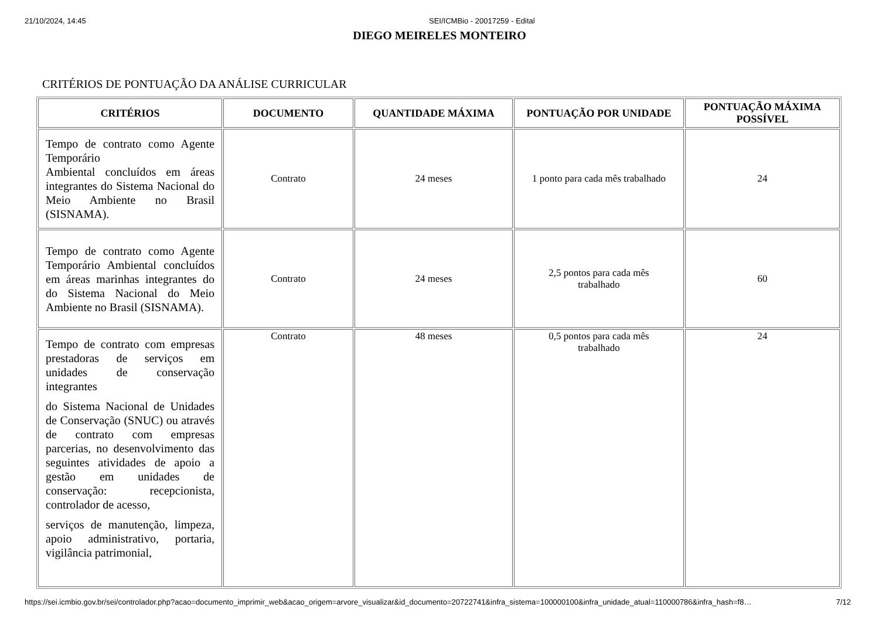21/10/2024, 14:45 SEI/ICMBio - 20017259 - Edital
DIEGO MEIRELES MONTEIRO
CRITÉRIOS DE PONTUAÇÃO DA ANÁLISE CURRICULAR
| CRITÉRIOS | DOCUMENTO | QUANTIDADE MÁXIMA | PONTUAÇÃO POR UNIDADE | PONTUAÇÃO MÁXIMA POSSÍVEL |
| --- | --- | --- | --- | --- |
| Tempo de contrato como Agente Temporário Ambiental concluídos em áreas integrantes do Sistema Nacional do Meio Ambiente no Brasil (SISNAMA). | Contrato | 24 meses | 1 ponto para cada mês trabalhado | 24 |
| Tempo de contrato como Agente Temporário Ambiental concluídos em áreas marinhas integrantes do do Sistema Nacional do Meio Ambiente no Brasil (SISNAMA). | Contrato | 24 meses | 2,5 pontos para cada mês trabalhado | 60 |
| Tempo de contrato com empresas prestadoras de serviços em unidades de conservação integrantes do Sistema Nacional de Unidades de Conservação (SNUC) ou através de contrato com empresas parcerias, no desenvolvimento das seguintes atividades de apoio a gestão em unidades de conservação: recepcionista, controlador de acesso, serviços de manutenção, limpeza, apoio administrativo, portaria, vigilância patrimonial, | Contrato | 48 meses | 0,5 pontos para cada mês trabalhado | 24 |
https://sei.icmbio.gov.br/sei/controlador.php?acao=documento_imprimir_web&acao_origem=arvore_visualizar&id_documento=20722741&infra_sistema=100000100&infra_unidade_atual=110000786&infra_hash=f8… 7/12